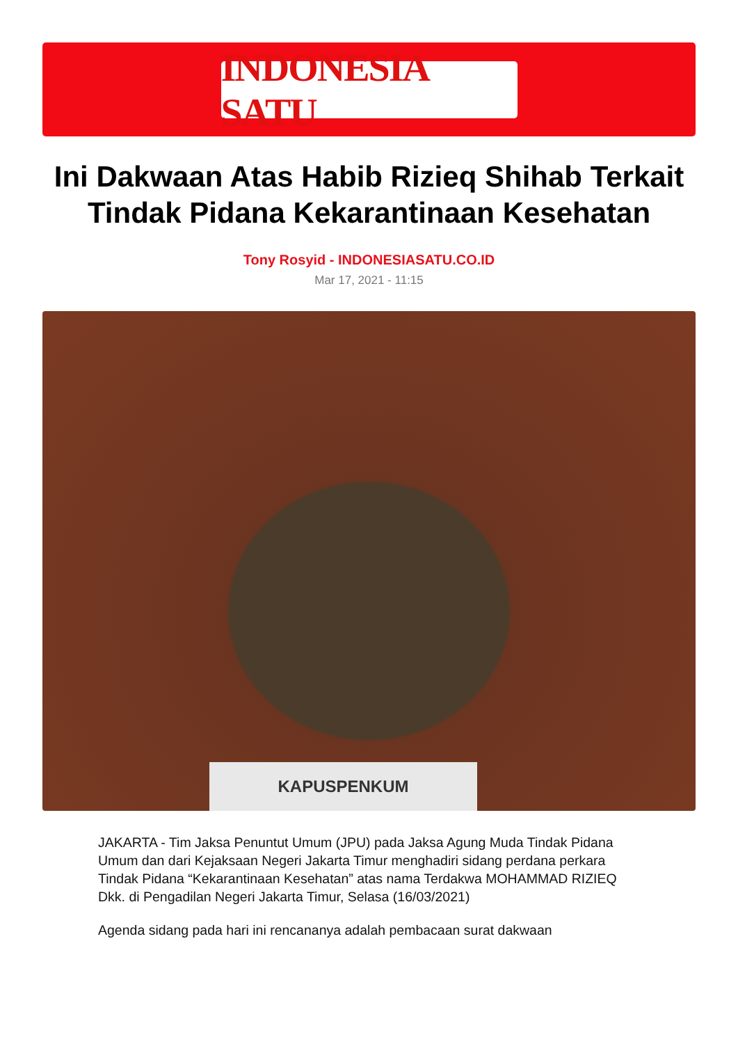INDONESIA SATU
Ini Dakwaan Atas Habib Rizieq Shihab Terkait Tindak Pidana Kekarantinaan Kesehatan
Tony Rosyid - INDONESIASATU.CO.ID
Mar 17, 2021 - 11:15
KAPUSPENKUM
JAKARTA - Tim Jaksa Penuntut Umum (JPU) pada Jaksa Agung Muda Tindak Pidana Umum dan dari Kejaksaan Negeri Jakarta Timur menghadiri sidang perdana perkara Tindak Pidana “Kekarantinaan Kesehatan” atas nama Terdakwa MOHAMMAD RIZIEQ Dkk. di Pengadilan Negeri Jakarta Timur, Selasa (16/03/2021)
Agenda sidang pada hari ini rencananya adalah pembacaan surat dakwaan